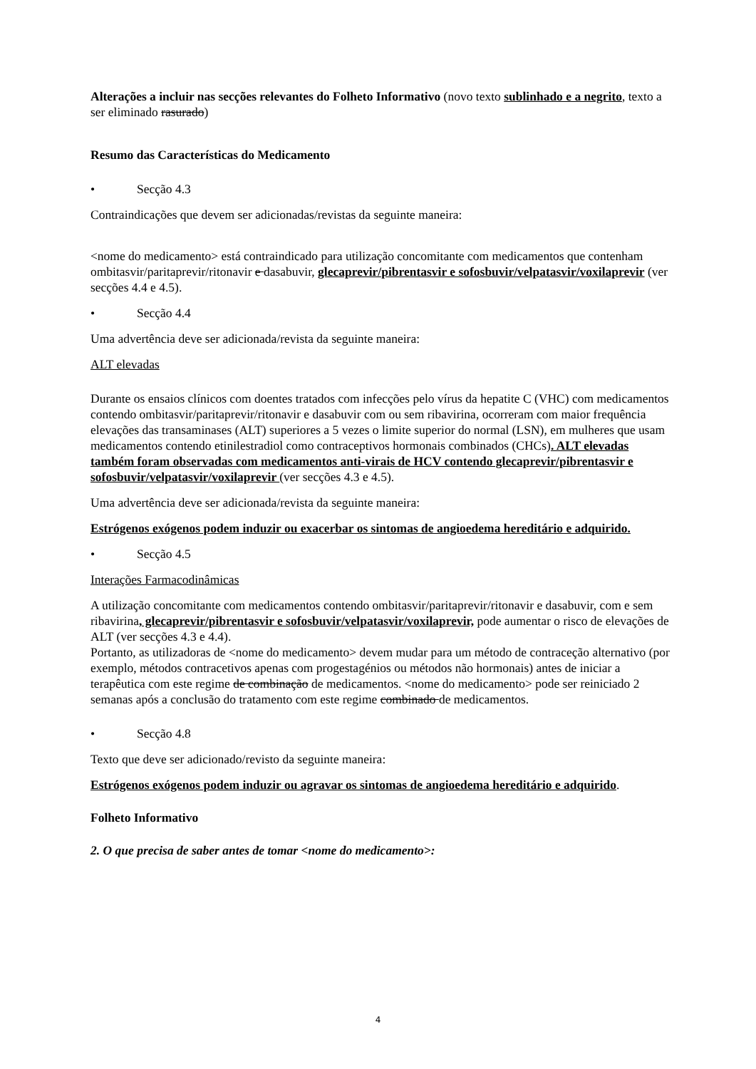Alterações a incluir nas secções relevantes do Folheto Informativo (novo texto sublinhado e a negrito, texto a ser eliminado rasurado)
Resumo das Características do Medicamento
• Secção 4.3
Contraindicações que devem ser adicionadas/revistas da seguinte maneira:
<nome do medicamento> está contraindicado para utilização concomitante com medicamentos que contenham ombitasvir/paritaprevir/ritonavir e dasabuvir, glecaprevir/pibrentasvir e sofosbuvir/velpatasvir/voxilaprevir (ver secções 4.4 e 4.5).
• Secção 4.4
Uma advertência deve ser adicionada/revista da seguinte maneira:
ALT elevadas
Durante os ensaios clínicos com doentes tratados com infecções pelo vírus da hepatite C (VHC) com medicamentos contendo ombitasvir/paritaprevir/ritonavir e dasabuvir com ou sem ribavirina, ocorreram com maior frequência elevações das transaminases (ALT) superiores a 5 vezes o limite superior do normal (LSN), em mulheres que usam medicamentos contendo etinilestradiol como contraceptivos hormonais combinados (CHCs). ALT elevadas também foram observadas com medicamentos anti-virais de HCV contendo glecaprevir/pibrentasvir e sofosbuvir/velpatasvir/voxilaprevir (ver secções 4.3 e 4.5).
Uma advertência deve ser adicionada/revista da seguinte maneira:
Estrógenos exógenos podem induzir ou exacerbar os sintomas de angioedema hereditário e adquirido.
• Secção 4.5
Interações Farmacodinâmicas
A utilização concomitante com medicamentos contendo ombitasvir/paritaprevir/ritonavir e dasabuvir, com e sem ribavirina, glecaprevir/pibrentasvir e sofosbuvir/velpatasvir/voxilaprevir, pode aumentar o risco de elevações de ALT (ver secções 4.3 e 4.4).
Portanto, as utilizadoras de <nome do medicamento> devem mudar para um método de contraceção alternativo (por exemplo, métodos contracetivos apenas com progestagénios ou métodos não hormonais) antes de iniciar a terapêutica com este regime de combinação de medicamentos. <nome do medicamento> pode ser reiniciado 2 semanas após a conclusão do tratamento com este regime combinado de medicamentos.
• Secção 4.8
Texto que deve ser adicionado/revisto da seguinte maneira:
Estrógenos exógenos podem induzir ou agravar os sintomas de angioedema hereditário e adquirido.
Folheto Informativo
2. O que precisa de saber antes de tomar <nome do medicamento>:
4